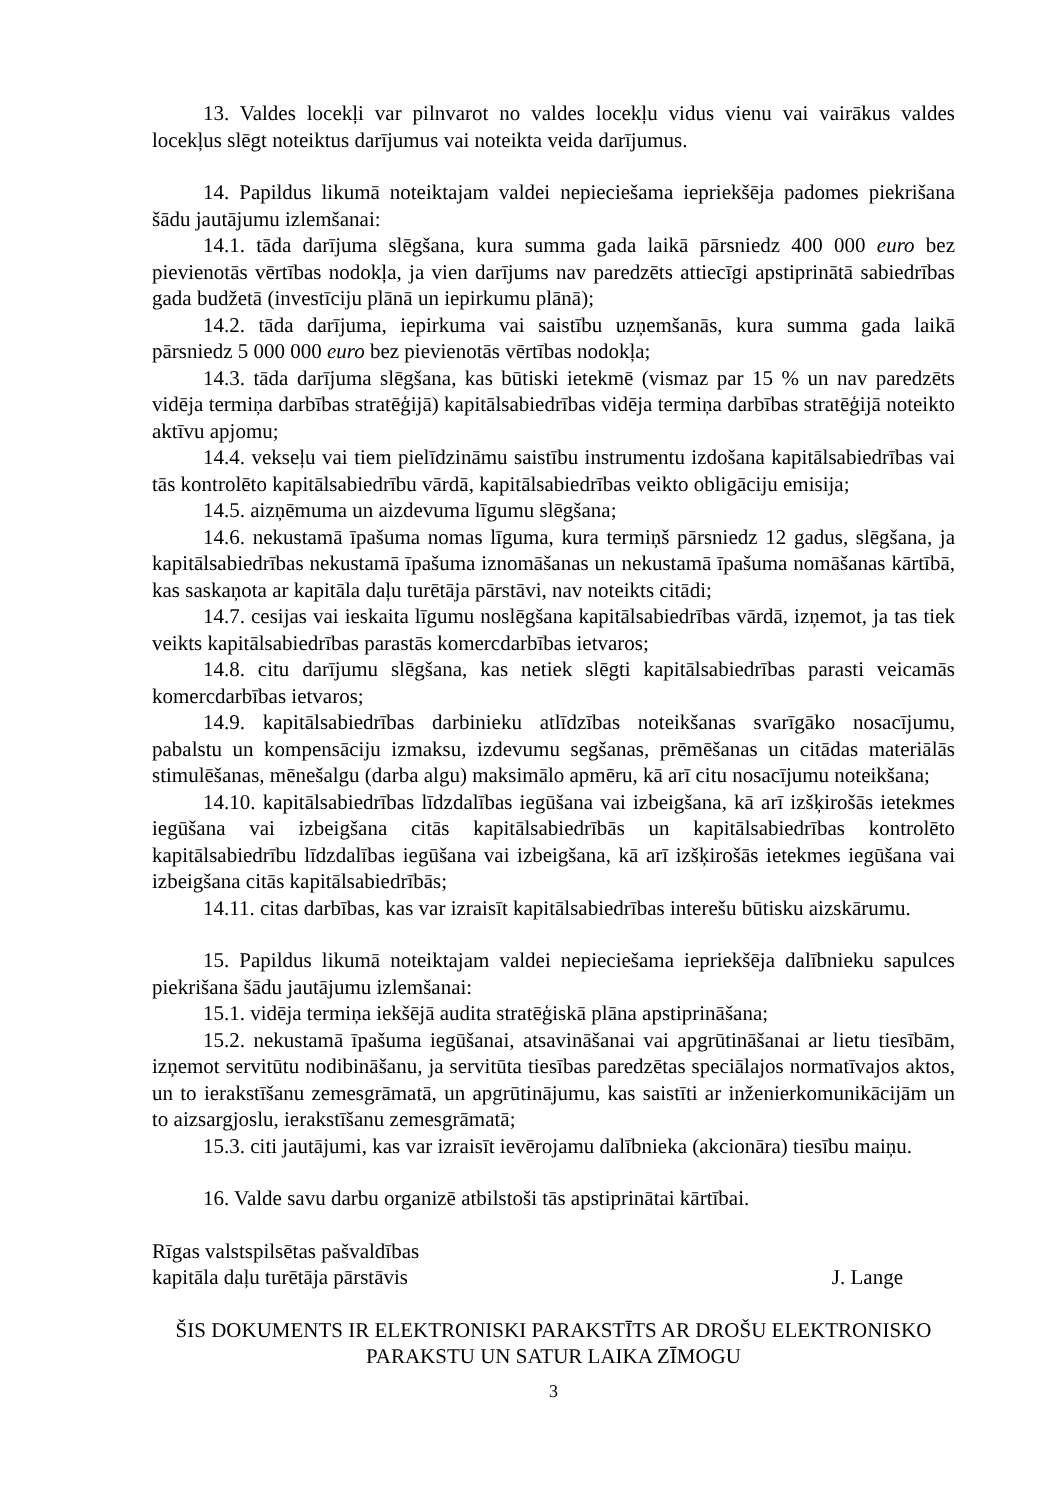13. Valdes locekļi var pilnvarot no valdes locekļu vidus vienu vai vairākus valdes locekļus slēgt noteiktus darījumus vai noteikta veida darījumus.
14. Papildus likumā noteiktajam valdei nepieciešama iepriekšēja padomes piekrišana šādu jautājumu izlemšanai:
14.1. tāda darījuma slēgšana, kura summa gada laikā pārsniedz 400 000 euro bez pievienotās vērtības nodokļa, ja vien darījums nav paredzēts attiecīgi apstiprinātā sabiedrības gada budžetā (investīciju plānā un iepirkumu plānā);
14.2. tāda darījuma, iepirkuma vai saistību uzņemšanās, kura summa gada laikā pārsniedz 5 000 000 euro bez pievienotās vērtības nodokļa;
14.3. tāda darījuma slēgšana, kas būtiski ietekmē (vismaz par 15 % un nav paredzēts vidēja termiņa darbības stratēģijā) kapitālsabiedrības vidēja termiņa darbības stratēģijā noteikto aktīvu apjomu;
14.4. vekseļu vai tiem pielīdzināmu saistību instrumentu izdošana kapitālsabiedrības vai tās kontrolēto kapitālsabiedrību vārdā, kapitālsabiedrības veikto obligāciju emisija;
14.5. aizņēmuma un aizdevuma līgumu slēgšana;
14.6. nekustamā īpašuma nomas līguma, kura termiņš pārsniedz 12 gadus, slēgšana, ja kapitālsabiedrības nekustamā īpašuma iznomāšanas un nekustamā īpašuma nomāšanas kārtībā, kas saskaņota ar kapitāla daļu turētāja pārstāvi, nav noteikts citādi;
14.7. cesijas vai ieskaita līgumu noslēgšana kapitālsabiedrības vārdā, izņemot, ja tas tiek veikts kapitālsabiedrības parastās komercdarbības ietvaros;
14.8. citu darījumu slēgšana, kas netiek slēgti kapitālsabiedrības parasti veicamās komercdarbības ietvaros;
14.9. kapitālsabiedrības darbinieku atlīdzības noteikšanas svarīgāko nosacījumu, pabalstu un kompensāciju izmaksu, izdevumu segšanas, prēmēšanas un citādas materiālās stimulēšanas, mēnešalgu (darba algu) maksimālo apmēru, kā arī citu nosacījumu noteikšana;
14.10. kapitālsabiedrības līdzdalības iegūšana vai izbeigšana, kā arī izšķirošās ietekmes iegūšana vai izbeigšana citās kapitālsabiedrībās un kapitālsabiedrības kontrolēto kapitālsabiedrību līdzdalības iegūšana vai izbeigšana, kā arī izšķirošās ietekmes iegūšana vai izbeigšana citās kapitālsabiedrībās;
14.11. citas darbības, kas var izraisīt kapitālsabiedrības interešu būtisku aizskārumu.
15. Papildus likumā noteiktajam valdei nepieciešama iepriekšēja dalībnieku sapulces piekrišana šādu jautājumu izlemšanai:
15.1. vidēja termiņa iekšējā audita stratēģiskā plāna apstiprināšana;
15.2. nekustamā īpašuma iegūšanai, atsavināšanai vai apgrūtināšanai ar lietu tiesībām, izņemot servitūtu nodibināšanu, ja servitūta tiesības paredzētas speciālajos normatīvajos aktos, un to ierakstīšanu zemesgrāmatā, un apgrūtinājumu, kas saistīti ar inženierkomunikācijām un to aizsargjoslu, ierakstīšanu zemesgrāmatā;
15.3. citi jautājumi, kas var izraisīt ievērojamu dalībnieka (akcionāra) tiesību maiņu.
16. Valde savu darbu organizē atbilstoši tās apstiprinātai kārtībai.
Rīgas valstspilsētas pašvaldības
kapitāla daļu turētāja pārstāvis
J. Lange
ŠIS DOKUMENTS IR ELEKTRONISKI PARAKSTĪTS AR DROŠU ELEKTRONISKO PARAKSTU UN SATUR LAIKA ZĪMOGU
3